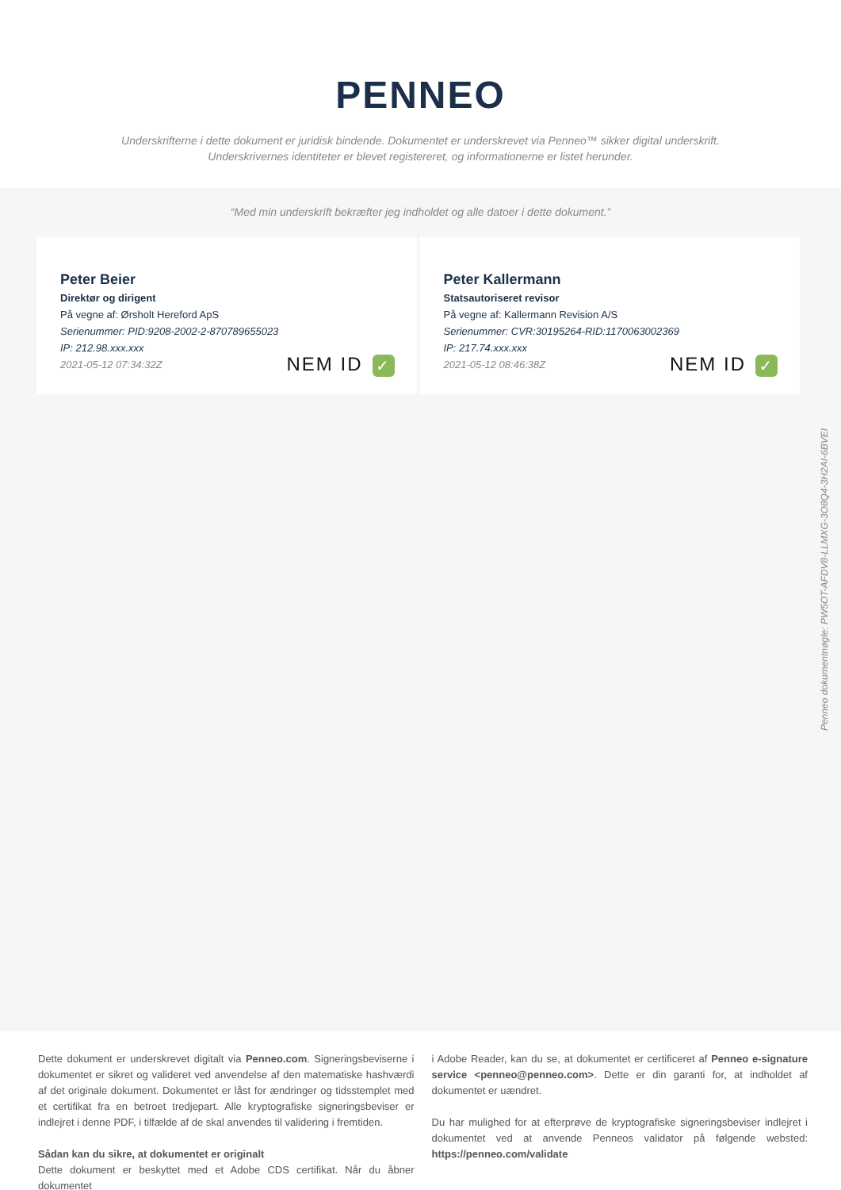PENNEO
Underskrifterne i dette dokument er juridisk bindende. Dokumentet er underskrevet via Penneo™ sikker digital underskrift.
Underskrivernes identiteter er blevet registereret, og informationerne er listet herunder.
“Med min underskrift bekræfter jeg indholdet og alle datoer i dette dokument.”
Peter Beier
Direktør og dirigent
På vegne af: Ørsholt Hereford ApS
Serienummer: PID:9208-2002-2-870789655023
IP: 212.98.xxx.xxx
2021-05-12 07:34:32Z
NEM ID ✓
Peter Kallermann
Statsautoriseret revisor
På vegne af: Kallermann Revision A/S
Serienummer: CVR:30195264-RID:1170063002369
IP: 217.74.xxx.xxx
2021-05-12 08:46:38Z
NEM ID ✓
Penneo dokumentnøgle: PW5OT-AFDV8-LLMXG-3O8Q4-3H2AI-6BVEI
Dette dokument er underskrevet digitalt via Penneo.com. Signeringsbeviserne i dokumentet er sikret og valideret ved anvendelse af den matematiske hashværdi af det originale dokument. Dokumentet er låst for ændringer og tidsstemplet med et certifikat fra en betroet tredjepart. Alle kryptografiske signeringsbeviser er indlejret i denne PDF, i tilfælde af de skal anvendes til validering i fremtiden.
Sådan kan du sikre, at dokumentet er originalt
Dette dokument er beskyttet med et Adobe CDS certifikat. Når du åbner dokumentet
i Adobe Reader, kan du se, at dokumentet er certificeret af Penneo e-signature service <penneo@penneo.com>. Dette er din garanti for, at indholdet af dokumentet er uændret.
Du har mulighed for at efterprøve de kryptografiske signeringsbeviser indlejret i dokumentet ved at anvende Penneos validator på følgende websted: https://penneo.com/validate